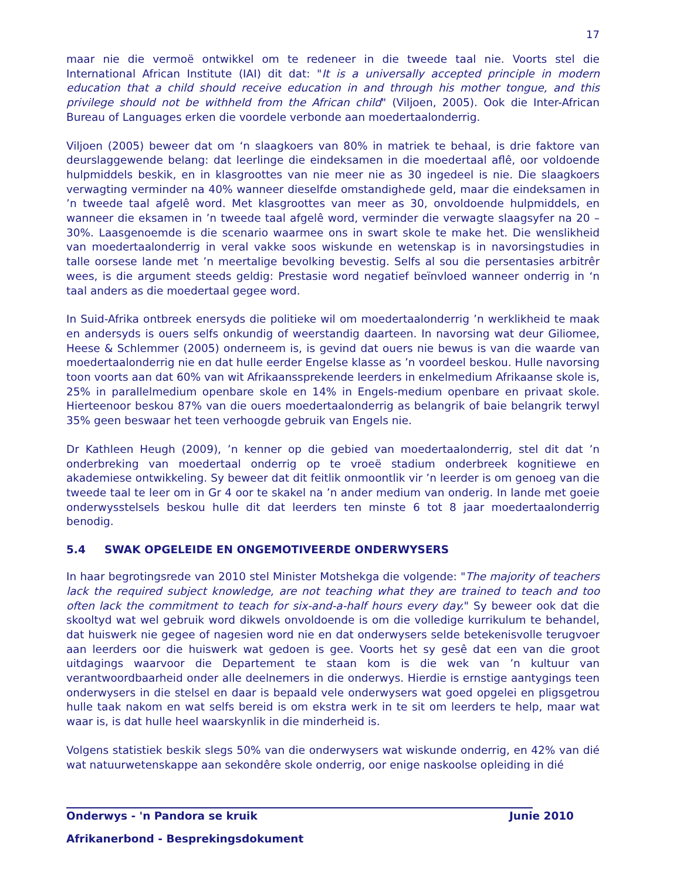17
maar nie die vermoë ontwikkel om te redeneer in die tweede taal nie. Voorts stel die International African Institute (IAI) dit dat: "It is a universally accepted principle in modern education that a child should receive education in and through his mother tongue, and this privilege should not be withheld from the African child" (Viljoen, 2005). Ook die Inter-African Bureau of Languages erken die voordele verbonde aan moedertaalonderrig.
Viljoen (2005) beweer dat om ‘n slaagkoers van 80% in matriek te behaal, is drie faktore van deurslaggewende belang: dat leerlinge die eindeksamen in die moedertaal aflê, oor voldoende hulpmiddels beskik, en in klasgroottes van nie meer nie as 30 ingedeel is nie. Die slaagkoers verwagting verminder na 40% wanneer dieselfde omstandighede geld, maar die eindeksamen in ’n tweede taal afgelê word. Met klasgroottes van meer as 30, onvoldoende hulpmiddels, en wanneer die eksamen in ’n tweede taal afgelê word, verminder die verwagte slaagsyfer na 20 – 30%. Laasgenoemde is die scenario waarmee ons in swart skole te make het. Die wenslikheid van moedertaalonderrig in veral vakke soos wiskunde en wetenskap is in navorsingstudies in talle oorsese lande met ’n meertalige bevolking bevestig. Selfs al sou die persentasies arbitrêr wees, is die argument steeds geldig: Prestasie word negatief beïnvloed wanneer onderrig in ‘n taal anders as die moedertaal gegee word.
In Suid-Afrika ontbreek enersyds die politieke wil om moedertaalonderrig ’n werklikheid te maak en andersyds is ouers selfs onkundig of weerstandig daarteen. In navorsing wat deur Giliomee, Heese & Schlemmer (2005) onderneem is, is gevind dat ouers nie bewus is van die waarde van moedertaalonderrig nie en dat hulle eerder Engelse klasse as ’n voordeel beskou. Hulle navorsing toon voorts aan dat 60% van wit Afrikaanssprekende leerders in enkelmedium Afrikaanse skole is, 25% in parallelmedium openbare skole en 14% in Engels-medium openbare en privaat skole. Hierteenoor beskou 87% van die ouers moedertaalonderrig as belangrik of baie belangrik terwyl 35% geen beswaar het teen verhoogde gebruik van Engels nie.
Dr Kathleen Heugh (2009), ’n kenner op die gebied van moedertaalonderrig, stel dit dat ’n onderbreking van moedertaal onderrig op te vroeë stadium onderbreek kognitiewe en akademiese ontwikkeling. Sy beweer dat dit feitlik onmoontlik vir ’n leerder is om genoeg van die tweede taal te leer om in Gr 4 oor te skakel na ’n ander medium van onderig. In lande met goeie onderwysstelsels beskou hulle dit dat leerders ten minste 6 tot 8 jaar moedertaalonderrig benodig.
5.4 SWAK OPGELEIDE EN ONGEMOTIVEERDE ONDERWYSERS
In haar begrotingsrede van 2010 stel Minister Motshekga die volgende: "The majority of teachers lack the required subject knowledge, are not teaching what they are trained to teach and too often lack the commitment to teach for six-and-a-half hours every day." Sy beweer ook dat die skooltyd wat wel gebruik word dikwels onvoldoende is om die volledige kurrikulum te behandel, dat huiswerk nie gegee of nagesien word nie en dat onderwysers selde betekenisvolle terugvoer aan leerders oor die huiswerk wat gedoen is gee. Voorts het sy gesê dat een van die groot uitdagings waarvoor die Departement te staan kom is die wek van ’n kultuur van verantwoordbaarheid onder alle deelnemers in die onderwys. Hierdie is ernstige aantygings teen onderwysers in die stelsel en daar is bepaald vele onderwysers wat goed opgelei en pligsgetrou hulle taak nakom en wat selfs bereid is om ekstra werk in te sit om leerders te help, maar wat waar is, is dat hulle heel waarskynlik in die minderheid is.
Volgens statistiek beskik slegs 50% van die onderwysers wat wiskunde onderrig, en 42% van dié wat natuurwetenskappe aan sekondêre skole onderrig, oor enige naskoolse opleiding in dié
Onderwys - 'n Pandora se kruik Junie 2010
Afrikanerbond - Besprekingsdokument